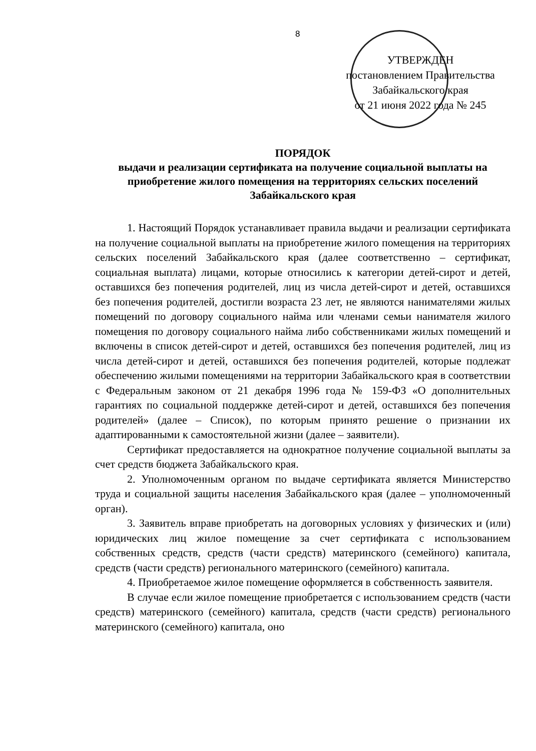8
УТВЕРЖДЕН
постановлением Правительства
Забайкальского края
от 21 июня 2022 года № 245
ПОРЯДОК
выдачи и реализации сертификата на получение социальной выплаты на приобретение жилого помещения на территориях сельских поселений Забайкальского края
1. Настоящий Порядок устанавливает правила выдачи и реализации сертификата на получение социальной выплаты на приобретение жилого помещения на территориях сельских поселений Забайкальского края (далее соответственно – сертификат, социальная выплата) лицами, которые относились к категории детей-сирот и детей, оставшихся без попечения родителей, лиц из числа детей-сирот и детей, оставшихся без попечения родителей, достигли возраста 23 лет, не являются нанимателями жилых помещений по договору социального найма или членами семьи нанимателя жилого помещения по договору социального найма либо собственниками жилых помещений и включены в список детей-сирот и детей, оставшихся без попечения родителей, лиц из числа детей-сирот и детей, оставшихся без попечения родителей, которые подлежат обеспечению жилыми помещениями на территории Забайкальского края в соответствии с Федеральным законом от 21 декабря 1996 года № 159-ФЗ «О дополнительных гарантиях по социальной поддержке детей-сирот и детей, оставшихся без попечения родителей» (далее – Список), по которым принято решение о признании их адаптированными к самостоятельной жизни (далее – заявители).
Сертификат предоставляется на однократное получение социальной выплаты за счет средств бюджета Забайкальского края.
2. Уполномоченным органом по выдаче сертификата является Министерство труда и социальной защиты населения Забайкальского края (далее – уполномоченный орган).
3. Заявитель вправе приобретать на договорных условиях у физических и (или) юридических лиц жилое помещение за счет сертификата с использованием собственных средств, средств (части средств) материнского (семейного) капитала, средств (части средств) регионального материнского (семейного) капитала.
4. Приобретаемое жилое помещение оформляется в собственность заявителя.
В случае если жилое помещение приобретается с использованием средств (части средств) материнского (семейного) капитала, средств (части средств) регионального материнского (семейного) капитала, оно